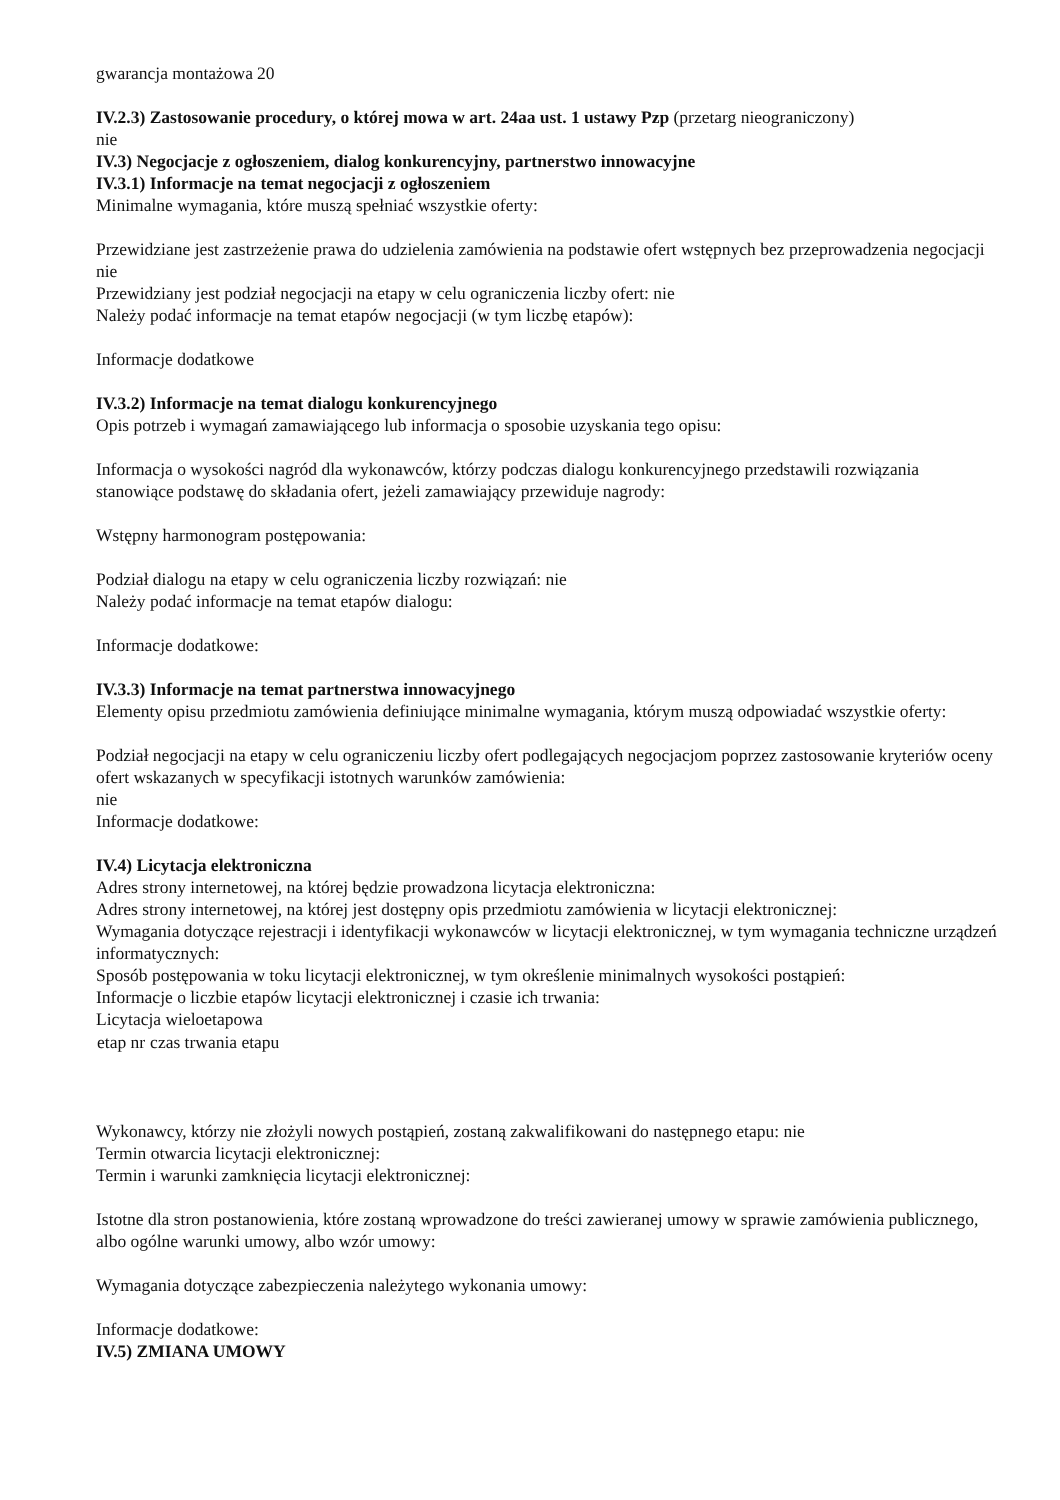| gwarancja montażowa | 20 |
IV.2.3) Zastosowanie procedury, o której mowa w art. 24aa ust. 1 ustawy Pzp (przetarg nieograniczony)
nie
IV.3) Negocjacje z ogłoszeniem, dialog konkurencyjny, partnerstwo innowacyjne
IV.3.1) Informacje na temat negocjacji z ogłoszeniem
Minimalne wymagania, które muszą spełniać wszystkie oferty:
Przewidziane jest zastrzeżenie prawa do udzielenia zamówienia na podstawie ofert wstępnych bez przeprowadzenia negocjacji nie
Przewidziany jest podział negocjacji na etapy w celu ograniczenia liczby ofert: nie
Należy podać informacje na temat etapów negocjacji (w tym liczbę etapów):
Informacje dodatkowe
IV.3.2) Informacje na temat dialogu konkurencyjnego
Opis potrzeb i wymagań zamawiającego lub informacja o sposobie uzyskania tego opisu:
Informacja o wysokości nagród dla wykonawców, którzy podczas dialogu konkurencyjnego przedstawili rozwiązania stanowiące podstawę do składania ofert, jeżeli zamawiający przewiduje nagrody:
Wstępny harmonogram postępowania:
Podział dialogu na etapy w celu ograniczenia liczby rozwiązań: nie
Należy podać informacje na temat etapów dialogu:
Informacje dodatkowe:
IV.3.3) Informacje na temat partnerstwa innowacyjnego
Elementy opisu przedmiotu zamówienia definiujące minimalne wymagania, którym muszą odpowiadać wszystkie oferty:
Podział negocjacji na etapy w celu ograniczeniu liczby ofert podlegających negocjacjom poprzez zastosowanie kryteriów oceny ofert wskazanych w specyfikacji istotnych warunków zamówienia:
nie
Informacje dodatkowe:
IV.4) Licytacja elektroniczna
Adres strony internetowej, na której będzie prowadzona licytacja elektroniczna:
Adres strony internetowej, na której jest dostępny opis przedmiotu zamówienia w licytacji elektronicznej:
Wymagania dotyczące rejestracji i identyfikacji wykonawców w licytacji elektronicznej, w tym wymagania techniczne urządzeń informatycznych:
Sposób postępowania w toku licytacji elektronicznej, w tym określenie minimalnych wysokości postąpień:
Informacje o liczbie etapów licytacji elektronicznej i czasie ich trwania:
Licytacja wieloetapowa
| etap nr | czas trwania etapu |
| --- | --- |
Wykonawcy, którzy nie złożyli nowych postąpień, zostaną zakwalifikowani do następnego etapu: nie
Termin otwarcia licytacji elektronicznej:
Termin i warunki zamknięcia licytacji elektronicznej:
Istotne dla stron postanowienia, które zostaną wprowadzone do treści zawieranej umowy w sprawie zamówienia publicznego, albo ogólne warunki umowy, albo wzór umowy:
Wymagania dotyczące zabezpieczenia należytego wykonania umowy:
Informacje dodatkowe:
IV.5) ZMIANA UMOWY